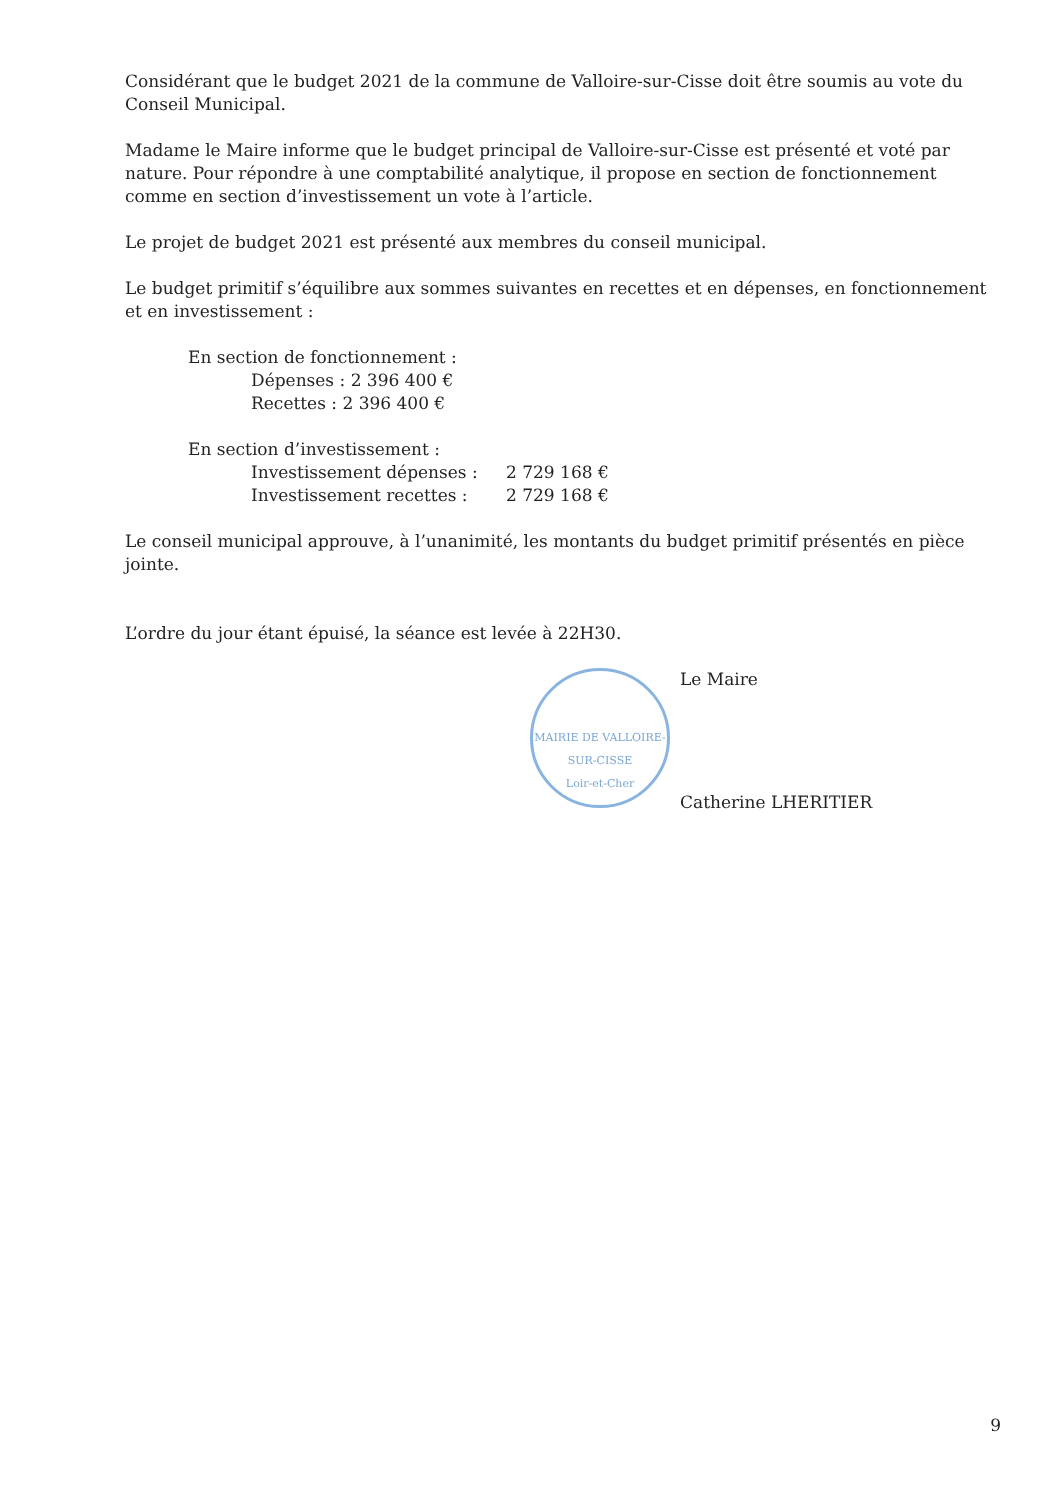Considérant que le budget 2021 de la commune de Valloire-sur-Cisse doit être soumis au vote du Conseil Municipal.
Madame le Maire informe que le budget principal de Valloire-sur-Cisse est présenté et voté par nature. Pour répondre à une comptabilité analytique, il propose en section de fonctionnement comme en section d’investissement un vote à l’article.
Le projet de budget 2021 est présenté aux membres du conseil municipal.
Le budget primitif s’équilibre aux sommes suivantes en recettes et en dépenses, en fonctionnement et en investissement :
En section de fonctionnement :
Dépenses : 2 396 400 €
Recettes : 2 396 400 €
En section d’investissement :
Investissement dépenses : 2 729 168 €
Investissement recettes : 2 729 168 €
Le conseil municipal approuve, à l’unanimité, les montants du budget primitif présentés en pièce jointe.
L’ordre du jour étant épuisé, la séance est levée à 22H30.
MAIRIE DE VALLOIRE-SUR-CISSE
Loir-et-Cher
Le Maire
Catherine LHERITIER
9